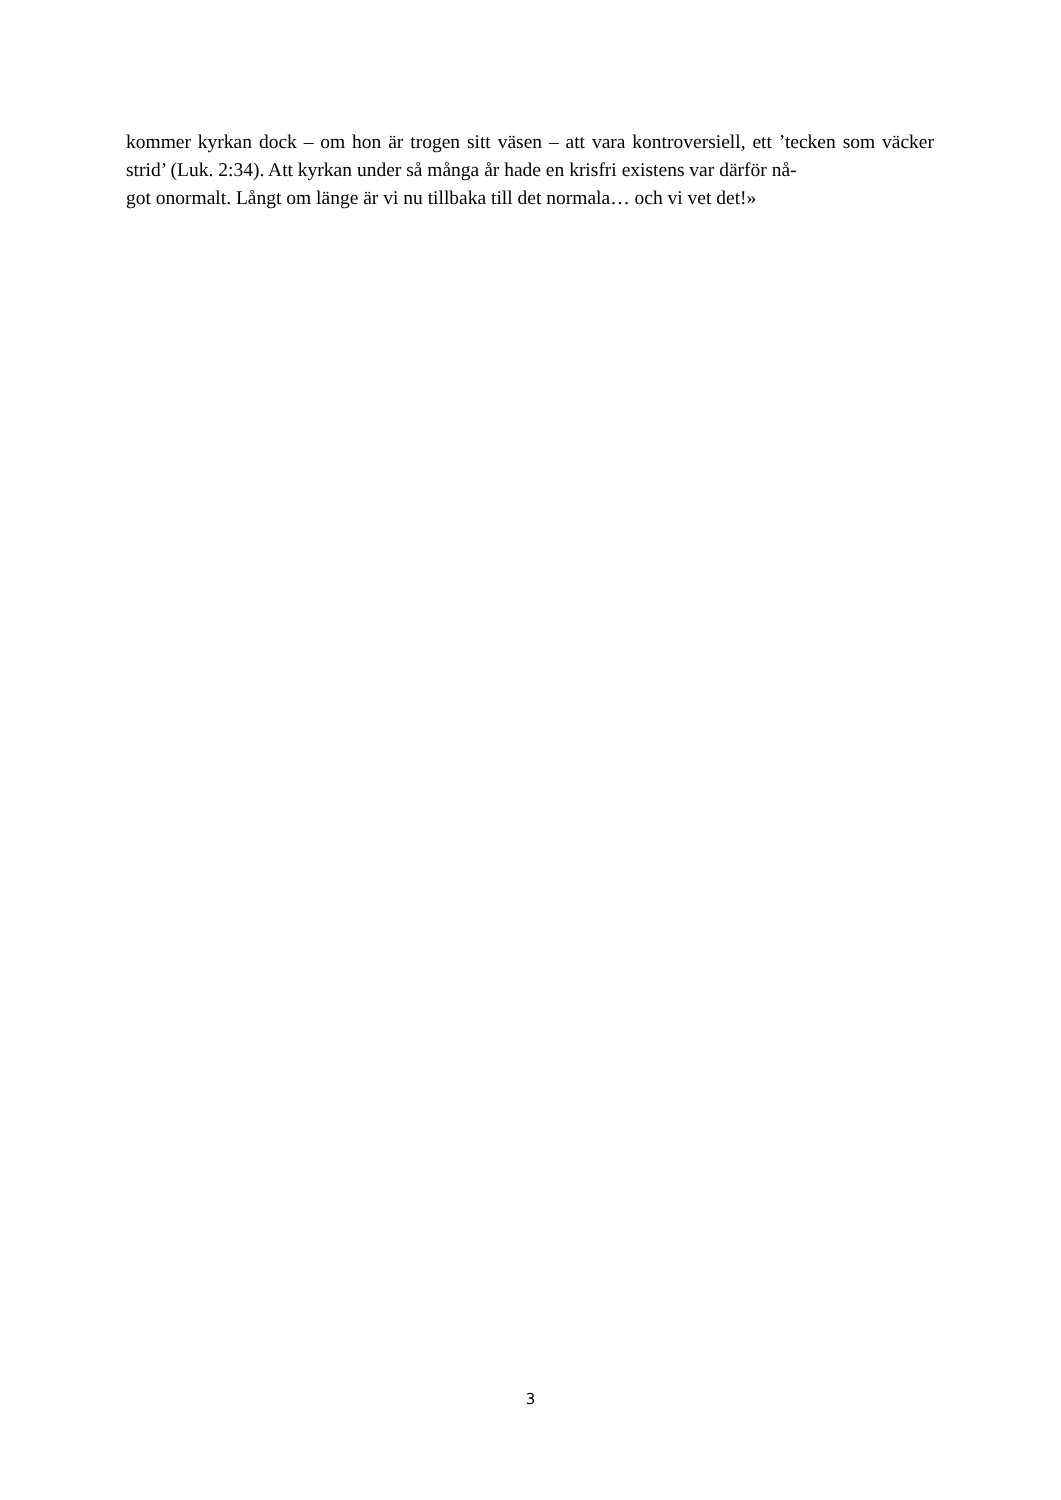kommer kyrkan dock – om hon är trogen sitt väsen – att vara kontroversiell, ett ’tecken som väcker strid’ (Luk. 2:34). Att kyrkan under så många år hade en krisfri existens var därför nå-
got onormalt. Långt om länge är vi nu tillbaka till det normala… och vi vet det!»
3